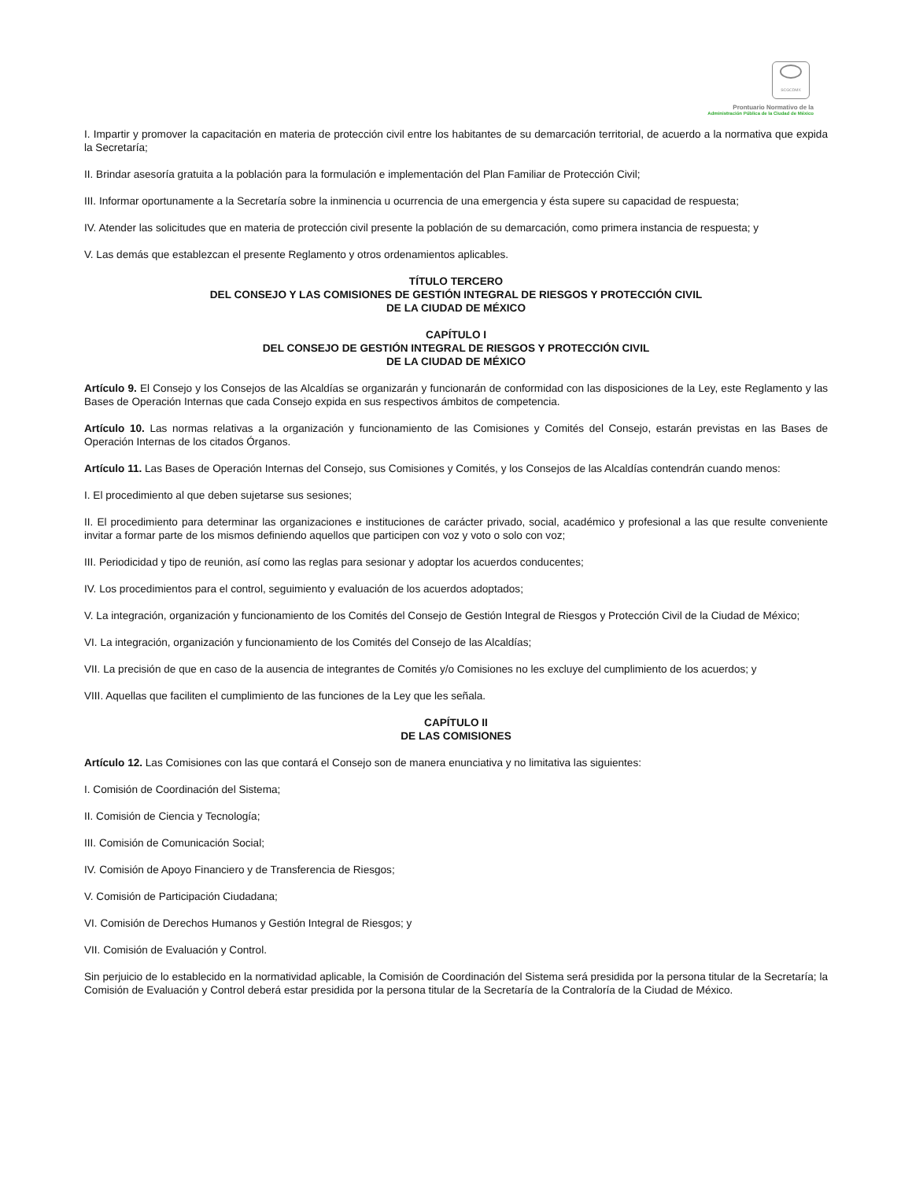SCGCDMX
Prontuario Normativo de la
Administración Pública de la Ciudad de México
I. Impartir y promover la capacitación en materia de protección civil entre los habitantes de su demarcación territorial, de acuerdo a la normativa que expida la Secretaría;
II. Brindar asesoría gratuita a la población para la formulación e implementación del Plan Familiar de Protección Civil;
III. Informar oportunamente a la Secretaría sobre la inminencia u ocurrencia de una emergencia y ésta supere su capacidad de respuesta;
IV. Atender las solicitudes que en materia de protección civil presente la población de su demarcación, como primera instancia de respuesta; y
V. Las demás que establezcan el presente Reglamento y otros ordenamientos aplicables.
TÍTULO TERCERO
DEL CONSEJO Y LAS COMISIONES DE GESTIÓN INTEGRAL DE RIESGOS Y PROTECCIÓN CIVIL
DE LA CIUDAD DE MÉXICO
CAPÍTULO I
DEL CONSEJO DE GESTIÓN INTEGRAL DE RIESGOS Y PROTECCIÓN CIVIL
DE LA CIUDAD DE MÉXICO
Artículo 9. El Consejo y los Consejos de las Alcaldías se organizarán y funcionarán de conformidad con las disposiciones de la Ley, este Reglamento y las Bases de Operación Internas que cada Consejo expida en sus respectivos ámbitos de competencia.
Artículo 10. Las normas relativas a la organización y funcionamiento de las Comisiones y Comités del Consejo, estarán previstas en las Bases de Operación Internas de los citados Órganos.
Artículo 11. Las Bases de Operación Internas del Consejo, sus Comisiones y Comités, y los Consejos de las Alcaldías contendrán cuando menos:
I. El procedimiento al que deben sujetarse sus sesiones;
II. El procedimiento para determinar las organizaciones e instituciones de carácter privado, social, académico y profesional a las que resulte conveniente invitar a formar parte de los mismos definiendo aquellos que participen con voz y voto o solo con voz;
III. Periodicidad y tipo de reunión, así como las reglas para sesionar y adoptar los acuerdos conducentes;
IV. Los procedimientos para el control, seguimiento y evaluación de los acuerdos adoptados;
V. La integración, organización y funcionamiento de los Comités del Consejo de Gestión Integral de Riesgos y Protección Civil de la Ciudad de México;
VI. La integración, organización y funcionamiento de los Comités del Consejo de las Alcaldías;
VII. La precisión de que en caso de la ausencia de integrantes de Comités y/o Comisiones no les excluye del cumplimiento de los acuerdos; y
VIII. Aquellas que faciliten el cumplimiento de las funciones de la Ley que les señala.
CAPÍTULO II
DE LAS COMISIONES
Artículo 12. Las Comisiones con las que contará el Consejo son de manera enunciativa y no limitativa las siguientes:
I. Comisión de Coordinación del Sistema;
II. Comisión de Ciencia y Tecnología;
III. Comisión de Comunicación Social;
IV. Comisión de Apoyo Financiero y de Transferencia de Riesgos;
V. Comisión de Participación Ciudadana;
VI. Comisión de Derechos Humanos y Gestión Integral de Riesgos; y
VII. Comisión de Evaluación y Control.
Sin perjuicio de lo establecido en la normatividad aplicable, la Comisión de Coordinación del Sistema será presidida por la persona titular de la Secretaría; la Comisión de Evaluación y Control deberá estar presidida por la persona titular de la Secretaría de la Contraloría de la Ciudad de México.